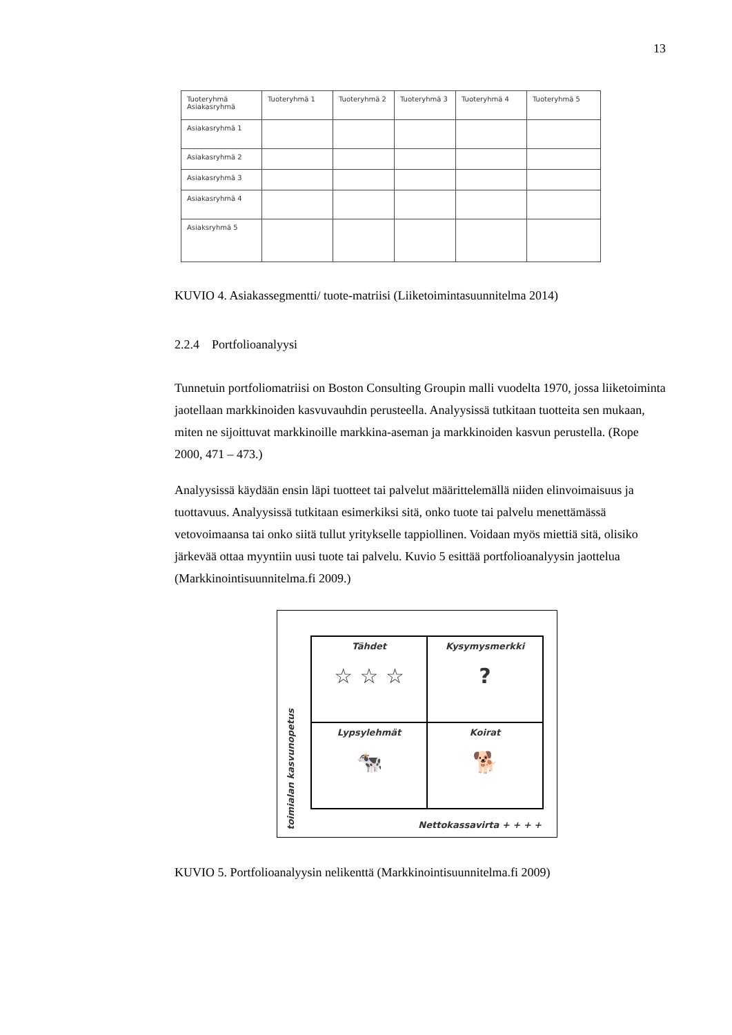13
| Tuoteryhmä Asiakasryhmä | Tuoteryhmä 1 | Tuoteryhmä 2 | Tuoteryhmä 3 | Tuoteryhmä 4 | Tuoteryhmä 5 |
| Asiakasryhmä 1 | | | | | |
| Asiakasryhmä 2 | | | | | |
| Asiakasryhmä 3 | | | | | |
| Asiakasryhmä 4 | | | | | |
| Asiaksryhmä 5 | | | | | |
KUVIO 4. Asiakassegmentti/ tuote-matriisi (Liiketoimintasuunnitelma 2014)
2.2.4 Portfolioanalyysi
Tunnetuin portfoliomatriisi on Boston Consulting Groupin malli vuodelta 1970, jossa liiketoiminta jaotellaan markkinoiden kasvuvauhdin perusteella. Analyysissä tutkitaan tuotteita sen mukaan, miten ne sijoittuvat markkinoille markkina-aseman ja markkinoiden kasvun perustella. (Rope 2000, 471 – 473.)
Analyysissä käydään ensin läpi tuotteet tai palvelut määrittelemällä niiden elinvoimaisuus ja tuottavuus. Analyysissä tutkitaan esimerkiksi sitä, onko tuote tai palvelu menettämässä vetovoimaansa tai onko siitä tullut yritykselle tappiollinen. Voidaan myös miettiä sitä, olisiko järkevää ottaa myyntiin uusi tuote tai palvelu. Kuvio 5 esittää portfolioanalyysin jaottelua (Markkinointisuunnitelma.fi 2009.)
toimialan kasvunopetus
Tähdet
☆ ☆ ☆
Kysymysmerkki?
Lypsylehmät
🐄
Koirat
🐕
Nettokassavirta + + + +
KUVIO 5. Portfolioanalyysin nelikenttä (Markkinointisuunnitelma.fi 2009)